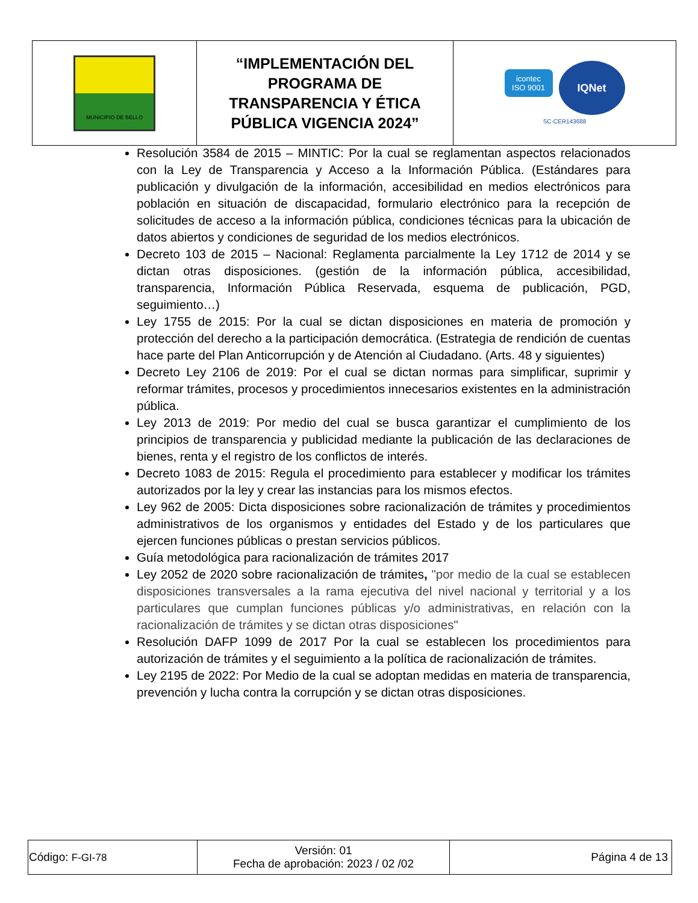| MUNICIPIO DE BELLO | “IMPLEMENTACIÓN DEL PROGRAMA DE TRANSPARENCIA Y ÉTICA PÚBLICA VIGENCIA 2024” | icontec ISO 9001 IQNet SC-CER143688 |
Resolución 3584 de 2015 – MINTIC: Por la cual se reglamentan aspectos relacionados con la Ley de Transparencia y Acceso a la Información Pública. (Estándares para publicación y divulgación de la información, accesibilidad en medios electrónicos para población en situación de discapacidad, formulario electrónico para la recepción de solicitudes de acceso a la información pública, condiciones técnicas para la ubicación de datos abiertos y condiciones de seguridad de los medios electrónicos.
Decreto 103 de 2015 – Nacional: Reglamenta parcialmente la Ley 1712 de 2014 y se dictan otras disposiciones. (gestión de la información pública, accesibilidad, transparencia, Información Pública Reservada, esquema de publicación, PGD, seguimiento…)
Ley 1755 de 2015: Por la cual se dictan disposiciones en materia de promoción y protección del derecho a la participación democrática. (Estrategia de rendición de cuentas hace parte del Plan Anticorrupción y de Atención al Ciudadano. (Arts. 48 y siguientes)
Decreto Ley 2106 de 2019: Por el cual se dictan normas para simplificar, suprimir y reformar trámites, procesos y procedimientos innecesarios existentes en la administración pública.
Ley 2013 de 2019: Por medio del cual se busca garantizar el cumplimiento de los principios de transparencia y publicidad mediante la publicación de las declaraciones de bienes, renta y el registro de los conflictos de interés.
Decreto 1083 de 2015: Regula el procedimiento para establecer y modificar los trámites autorizados por la ley y crear las instancias para los mismos efectos.
Ley 962 de 2005: Dicta disposiciones sobre racionalización de trámites y procedimientos administrativos de los organismos y entidades del Estado y de los particulares que ejercen funciones públicas o prestan servicios públicos.
Guía metodológica para racionalización de trámites 2017
Ley 2052 de 2020 sobre racionalización de trámites, "por medio de la cual se establecen disposiciones transversales a la rama ejecutiva del nivel nacional y territorial y a los particulares que cumplan funciones públicas y/o administrativas, en relación con la racionalización de trámites y se dictan otras disposiciones"
Resolución DAFP 1099 de 2017 Por la cual se establecen los procedimientos para autorización de trámites y el seguimiento a la política de racionalización de trámites.
Ley 2195 de 2022: Por Medio de la cual se adoptan medidas en materia de transparencia, prevención y lucha contra la corrupción y se dictan otras disposiciones.
| Código: F-GI-78 | Versión: 01 Fecha de aprobación: 2023 / 02 /02 | Página 4 de 13 |